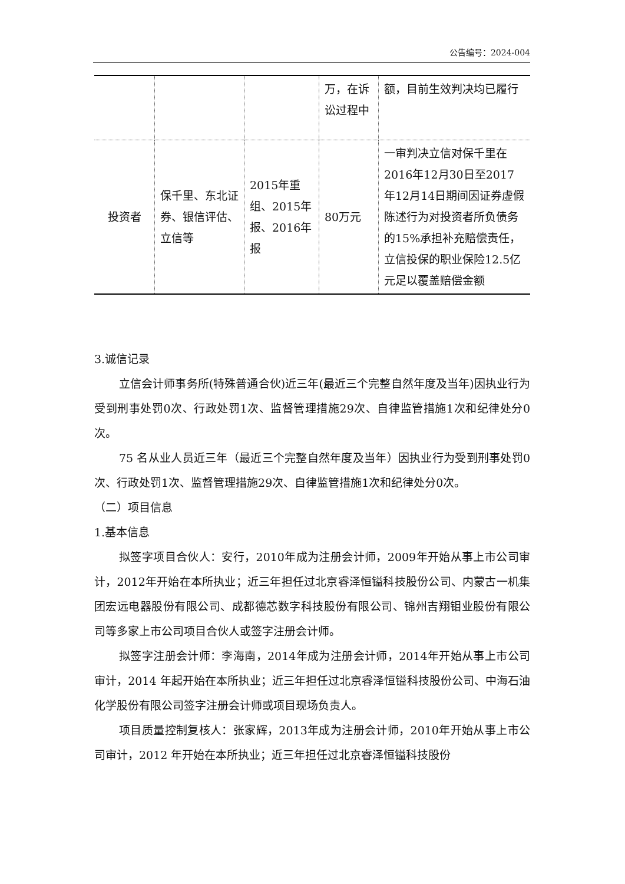公告编号：2024-004
| | | | 万，在诉讼过程中 | 额，目前生效判决均已履行 |
| 投资者 | 保千里、东北证券、银信评估、立信等 | 2015年重组、2015年报、2016年报 | 80万元 | 一审判决立信对保千里在2016年12月30日至2017年12月14日期间因证券虚假陈述行为对投资者所负债务的15%承担补充赔偿责任，立信投保的职业保险12.5亿元足以覆盖赔偿金额 |
3.诚信记录
立信会计师事务所(特殊普通合伙)近三年(最近三个完整自然年度及当年)因执业行为受到刑事处罚0次、行政处罚1次、监督管理措施29次、自律监管措施1次和纪律处分0次。
75 名从业人员近三年（最近三个完整自然年度及当年）因执业行为受到刑事处罚0次、行政处罚1次、监督管理措施29次、自律监管措施1次和纪律处分0次。
（二）项目信息
1.基本信息
拟签字项目合伙人：安行，2010年成为注册会计师，2009年开始从事上市公司审计，2012年开始在本所执业；近三年担任过北京睿泽恒镒科技股份公司、内蒙古一机集团宏远电器股份有限公司、成都德芯数字科技股份有限公司、锦州吉翔钼业股份有限公司等多家上市公司项目合伙人或签字注册会计师。
拟签字注册会计师：李海南，2014年成为注册会计师，2014年开始从事上市公司审计，2014 年起开始在本所执业；近三年担任过北京睿泽恒镒科技股份公司、中海石油化学股份有限公司签字注册会计师或项目现场负责人。
项目质量控制复核人：张家辉，2013年成为注册会计师，2010年开始从事上市公司审计，2012 年开始在本所执业；近三年担任过北京睿泽恒镒科技股份